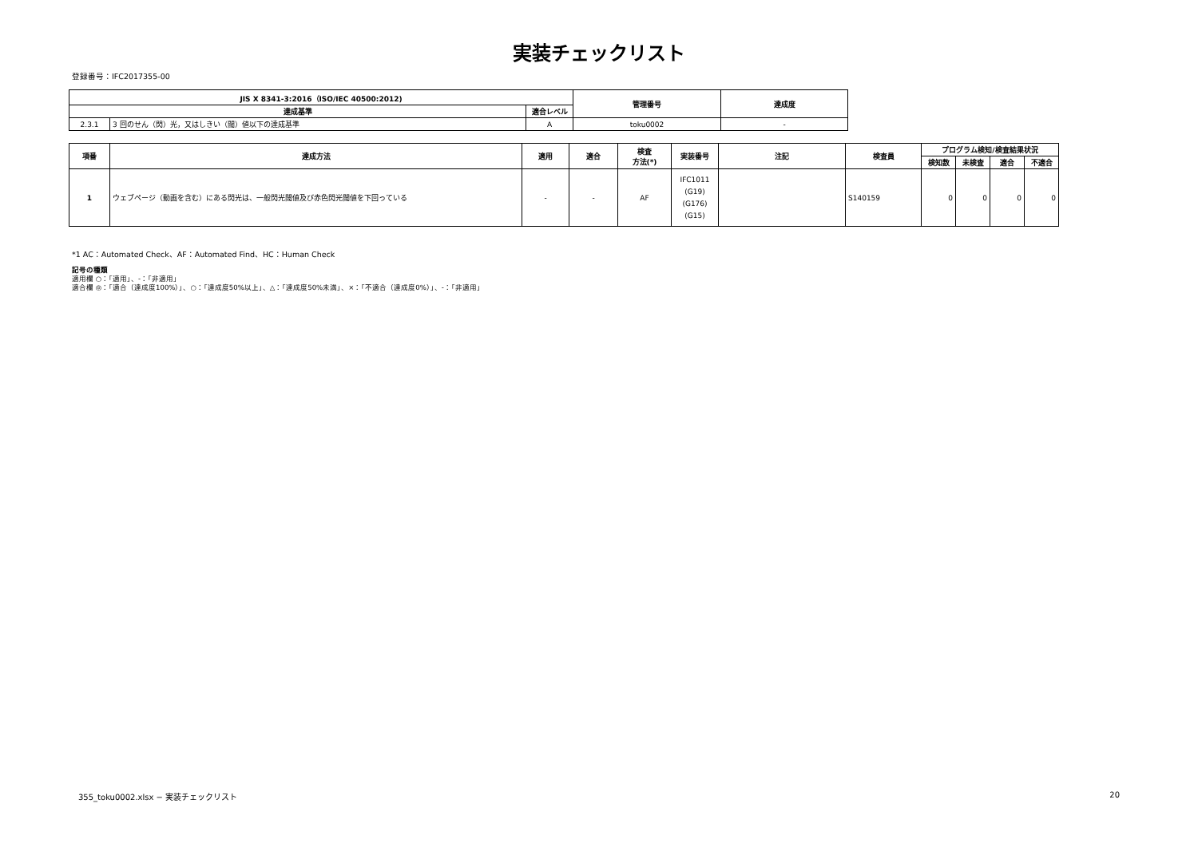実装チェックリスト
登録番号：IFC2017355-00
| JIS X 8341-3:2016（ISO/IEC 40500:2012) | | | 管理番号 | 達成度 |
| --- | --- | --- | --- | --- |
| 達成基準 | | 適合レベル | | |
| 2.3.1 | 3 回のせん（閃）光，又はしきい（閾）値以下の達成基準 | A | toku0002 | - |
| 項番 | 達成方法 | 適用 | 適合 | 検査 方法(*) | 実装番号 | 注記 | 検査員 | プログラム検知/検査結果状況 | | | |
| --- | --- | --- | --- | --- | --- | --- | --- | --- | --- | --- | --- |
| | | | | | | | | 検知数 | 未検査 | 適合 | 不適合 |
| 1 | ウェブページ（動画を含む）にある閃光は、一般閃光閾値及び赤色閃光閾値を下回っている | - | - | AF | IFC1011 (G19) (G176) (G15) | | S140159 | 0 | 0 | 0 | 0 |
*1 AC：Automated Check、AF：Automated Find、HC：Human Check
記号の種類
適用欄 ○：「適用」、-：「非適用」
適合欄 ◎：「適合（達成度100%）」、○：「達成度50%以上」、△：「達成度50%未満」、×：「不適合（達成度0%）」、-：「非適用」
355_toku0002.xlsx − 実装チェックリスト 20